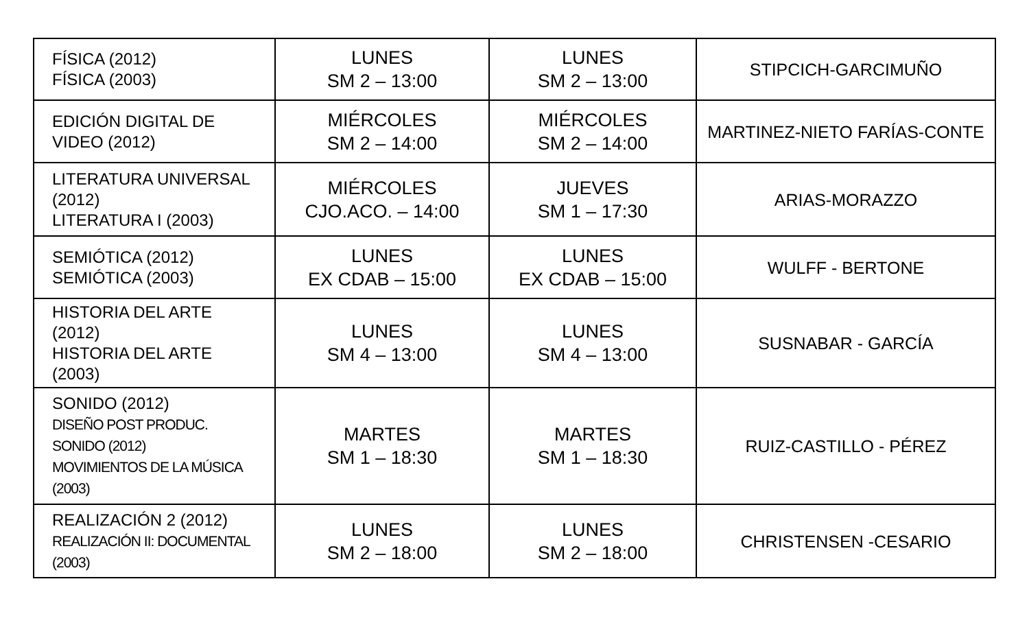| FÍSICA (2012) FÍSICA (2003) | LUNES SM 2 – 13:00 | LUNES SM 2 – 13:00 | STIPCICH-GARCIMUÑO |
| EDICIÓN DIGITAL DE VIDEO (2012) | MIÉRCOLES SM 2 – 14:00 | MIÉRCOLES SM 2 – 14:00 | MARTINEZ-NIETO FARÍAS-CONTE |
| LITERATURA UNIVERSAL (2012) LITERATURA I (2003) | MIÉRCOLES CJO.ACO. – 14:00 | JUEVES SM 1 – 17:30 | ARIAS-MORAZZO |
| SEMIÓTICA (2012) SEMIÓTICA (2003) | LUNES EX CDAB – 15:00 | LUNES EX CDAB – 15:00 | WULFF - BERTONE |
| HISTORIA DEL ARTE (2012) HISTORIA DEL ARTE (2003) | LUNES SM 4 – 13:00 | LUNES SM 4 – 13:00 | SUSNABAR - GARCÍA |
| SONIDO (2012) DISEÑO POST PRODUC. SONIDO (2012) MOVIMIENTOS DE LA MÚSICA (2003) | MARTES SM 1 – 18:30 | MARTES SM 1 – 18:30 | RUIZ-CASTILLO - PÉREZ |
| REALIZACIÓN 2 (2012) REALIZACIÓN II: DOCUMENTAL (2003) | LUNES SM 2 – 18:00 | LUNES SM 2 – 18:00 | CHRISTENSEN -CESARIO |